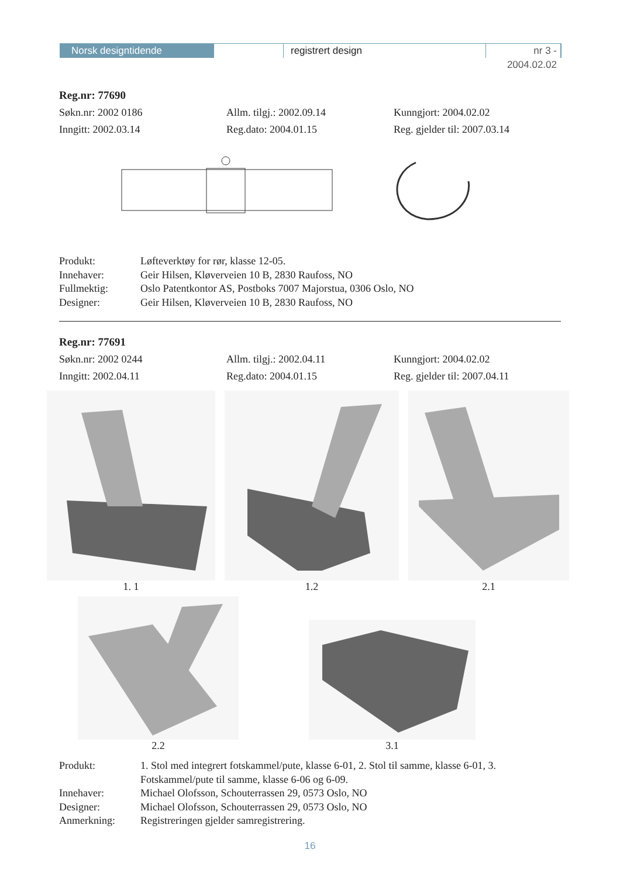Norsk designtidende registrert design nr 3 - 2004.02.02
Reg.nr: 77690
Søkn.nr: 2002 0186 Allm. tilgj.: 2002.09.14 Kunngjort: 2004.02.02
Inngitt: 2002.03.14 Reg.dato: 2004.01.15 Reg. gjelder til: 2007.03.14
Produkt:
Løfteverktøy for rør, klasse 12-05.
Innehaver:
Geir Hilsen, Kløverveien 10 B, 2830 Raufoss, NO
Fullmektig:
Oslo Patentkontor AS, Postboks 7007 Majorstua, 0306 Oslo, NO
Designer:
Geir Hilsen, Kløverveien 10 B, 2830 Raufoss, NO
Reg.nr: 77691
Søkn.nr: 2002 0244 Allm. tilgj.: 2002.04.11 Kunngjort: 2004.02.02
Inngitt: 2002.04.11 Reg.dato: 2004.01.15 Reg. gjelder til: 2007.04.11
1. 1 1.2 2.1
2.2
3.1
Produkt:
1. Stol med integrert fotskammel/pute, klasse 6-01, 2. Stol til samme, klasse 6-01, 3. Fotskammel/pute til samme, klasse 6-06 og 6-09.
Innehaver:
Michael Olofsson, Schouterrassen 29, 0573 Oslo, NO
Designer:
Michael Olofsson, Schouterrassen 29, 0573 Oslo, NO
Anmerkning:
Registreringen gjelder samregistrering.
16